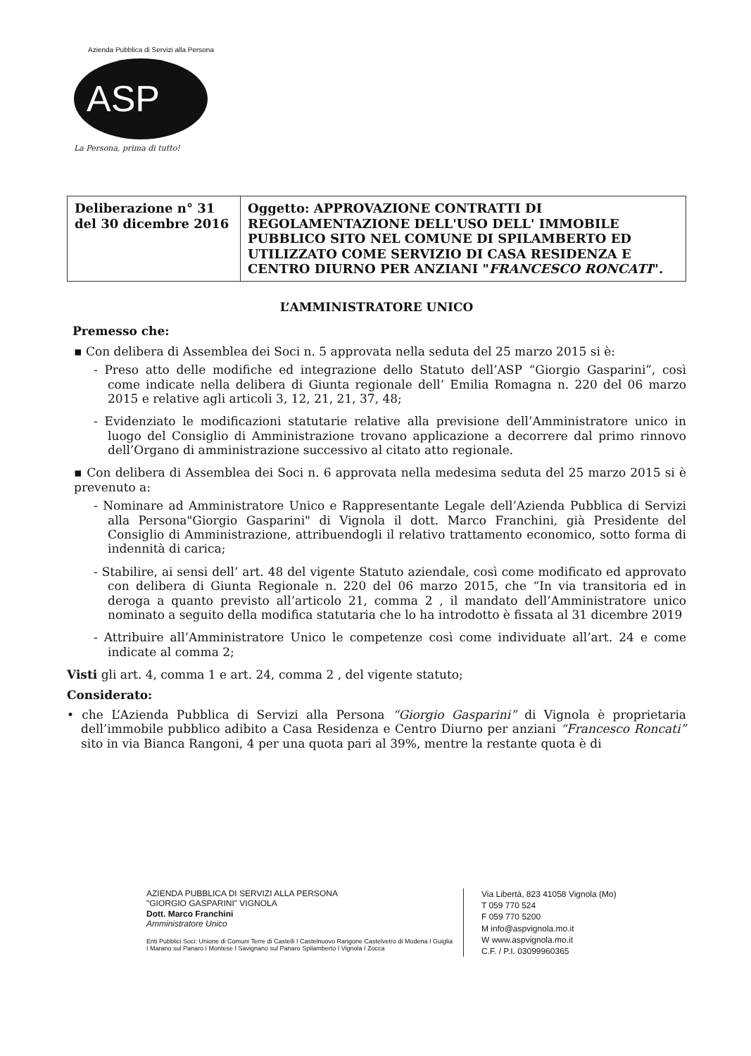Azienda Pubblica di Servizi alla Persona
ASP
La Persona, prima di tutto!
| Deliberazione n° 31 del 30 dicembre 2016 | Oggetto: APPROVAZIONE CONTRATTI DI REGOLAMENTAZIONE DELL'USO DELL' IMMOBILE PUBBLICO SITO NEL COMUNE DI SPILAMBERTO ED UTILIZZATO COME SERVIZIO DI CASA RESIDENZA E CENTRO DIURNO PER ANZIANI " FRANCESCO RONCATI ". |
L’AMMINISTRATORE UNICO
Premesso che:
▪ Con delibera di Assemblea dei Soci n. 5 approvata nella seduta del 25 marzo 2015 si è:
- Preso atto delle modifiche ed integrazione dello Statuto dell’ASP “Giorgio Gasparini”, così come indicate nella delibera di Giunta regionale dell’ Emilia Romagna n. 220 del 06 marzo 2015 e relative agli articoli 3, 12, 21, 21, 37, 48;
- Evidenziato le modificazioni statutarie relative alla previsione dell’Amministratore unico in luogo del Consiglio di Amministrazione trovano applicazione a decorrere dal primo rinnovo dell’Organo di amministrazione successivo al citato atto regionale.
▪ Con delibera di Assemblea dei Soci n. 6 approvata nella medesima seduta del 25 marzo 2015 si è prevenuto a:
- Nominare ad Amministratore Unico e Rappresentante Legale dell’Azienda Pubblica di Servizi alla Persona"Giorgio Gasparini" di Vignola il dott. Marco Franchini, già Presidente del Consiglio di Amministrazione, attribuendogli il relativo trattamento economico, sotto forma di indennità di carica;
- Stabilire, ai sensi dell’ art. 48 del vigente Statuto aziendale, così come modificato ed approvato con delibera di Giunta Regionale n. 220 del 06 marzo 2015, che “In via transitoria ed in deroga a quanto previsto all’articolo 21, comma 2 , il mandato dell’Amministratore unico nominato a seguito della modifica statutaria che lo ha introdotto è fissata al 31 dicembre 2019
- Attribuire all’Amministratore Unico le competenze così come individuate all’art. 24 e come indicate al comma 2;
Visti gli art. 4, comma 1 e art. 24, comma 2 , del vigente statuto;
Considerato:
• che L’Azienda Pubblica di Servizi alla Persona “Giorgio Gasparini” di Vignola è proprietaria dell’immobile pubblico adibito a Casa Residenza e Centro Diurno per anziani “Francesco Roncati” sito in via Bianca Rangoni, 4 per una quota pari al 39%, mentre la restante quota è di
AZIENDA PUBBLICA DI SERVIZI ALLA PERSONA
"GIORGIO GASPARINI" VIGNOLA
Dott. Marco Franchini
Amministratore Unico
Enti Pubblici Soci: Unione di Comuni Terre di Castelli I Castelnuovo Rangone Castelvetro di Modena I Guiglia I Marano sul Panaro I Montese I Savignano sul Panaro Spilamberto I Vignola I Zocca
Via Libertà, 823 41058 Vignola (Mo)
T 059 770 524
F 059 770 5200
M info@aspvignola.mo.it
W www.aspvignola.mo.it
C.F. / P.I. 03099960365